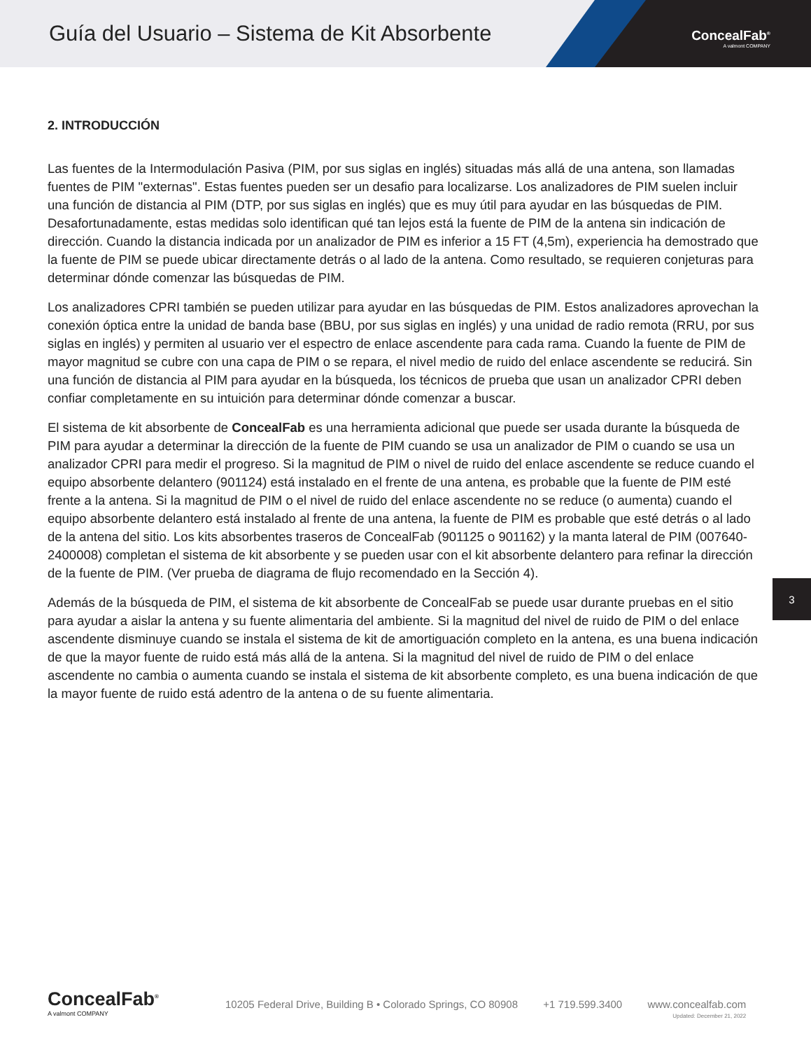Guía del Usuario – Sistema de Kit Absorbente
ConcealFab<sup>®</sup>
A valmont COMPANY
2. INTRODUCCIÓN
Las fuentes de la Intermodulación Pasiva (PIM, por sus siglas en inglés) situadas más allá de una antena, son llamadas fuentes de PIM "externas". Estas fuentes pueden ser un desafio para localizarse. Los analizadores de PIM suelen incluir una función de distancia al PIM (DTP, por sus siglas en inglés) que es muy útil para ayudar en las búsquedas de PIM. Desafortunadamente, estas medidas solo identifican qué tan lejos está la fuente de PIM de la antena sin indicación de dirección. Cuando la distancia indicada por un analizador de PIM es inferior a 15 FT (4,5m), experiencia ha demostrado que la fuente de PIM se puede ubicar directamente detrás o al lado de la antena. Como resultado, se requieren conjeturas para determinar dónde comenzar las búsquedas de PIM.
Los analizadores CPRI también se pueden utilizar para ayudar en las búsquedas de PIM. Estos analizadores aprovechan la conexión óptica entre la unidad de banda base (BBU, por sus siglas en inglés) y una unidad de radio remota (RRU, por sus siglas en inglés) y permiten al usuario ver el espectro de enlace ascendente para cada rama. Cuando la fuente de PIM de mayor magnitud se cubre con una capa de PIM o se repara, el nivel medio de ruido del enlace ascendente se reducirá. Sin una función de distancia al PIM para ayudar en la búsqueda, los técnicos de prueba que usan un analizador CPRI deben confiar completamente en su intuición para determinar dónde comenzar a buscar.
El sistema de kit absorbente de ConcealFab es una herramienta adicional que puede ser usada durante la búsqueda de PIM para ayudar a determinar la dirección de la fuente de PIM cuando se usa un analizador de PIM o cuando se usa un analizador CPRI para medir el progreso. Si la magnitud de PIM o nivel de ruido del enlace ascendente se reduce cuando el equipo absorbente delantero (901124) está instalado en el frente de una antena, es probable que la fuente de PIM esté frente a la antena. Si la magnitud de PIM o el nivel de ruido del enlace ascendente no se reduce (o aumenta) cuando el equipo absorbente delantero está instalado al frente de una antena, la fuente de PIM es probable que esté detrás o al lado de la antena del sitio. Los kits absorbentes traseros de ConcealFab (901125 o 901162) y la manta lateral de PIM (007640-2400008) completan el sistema de kit absorbente y se pueden usar con el kit absorbente delantero para refinar la dirección de la fuente de PIM. (Ver prueba de diagrama de flujo recomendado en la Sección 4).
Además de la búsqueda de PIM, el sistema de kit absorbente de ConcealFab se puede usar durante pruebas en el sitio para ayudar a aislar la antena y su fuente alimentaria del ambiente. Si la magnitud del nivel de ruido de PIM o del enlace ascendente disminuye cuando se instala el sistema de kit de amortiguación completo en la antena, es una buena indicación de que la mayor fuente de ruido está más allá de la antena. Si la magnitud del nivel de ruido de PIM o del enlace ascendente no cambia o aumenta cuando se instala el sistema de kit absorbente completo, es una buena indicación de que la mayor fuente de ruido está adentro de la antena o de su fuente alimentaria.
3
ConcealFab<sup>®</sup>
A valmont COMPANY
10205 Federal Drive, Building B • Colorado Springs, CO 80908 +1 719.599.3400 www.concealfab.com
Updated: December 21, 2022